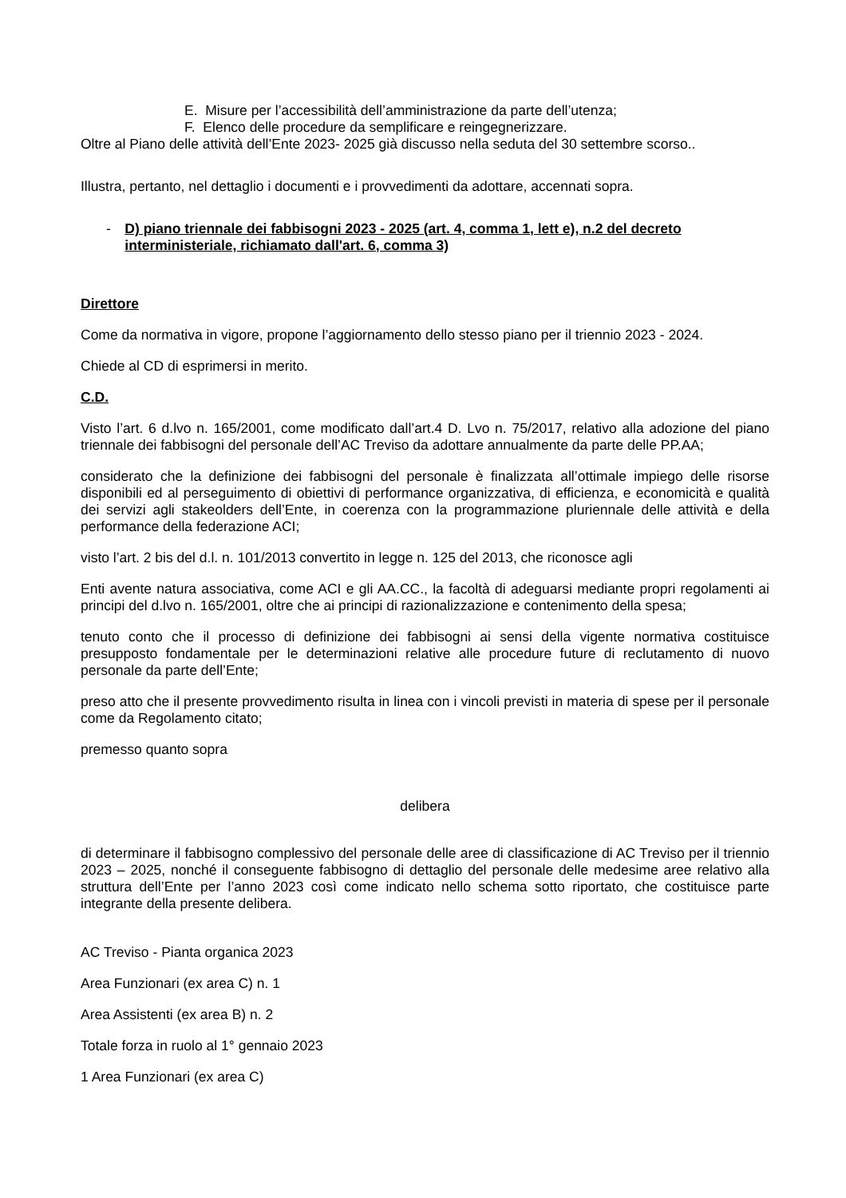E. Misure per l’accessibilità dell’amministrazione da parte dell’utenza;
F. Elenco delle procedure da semplificare e reingegnerizzare.
Oltre al Piano delle attività dell’Ente 2023- 2025 già discusso nella seduta del 30 settembre scorso..
Illustra, pertanto, nel dettaglio i documenti e i provvedimenti da adottare, accennati sopra.
- D) piano triennale dei fabbisogni 2023 - 2025 (art. 4, comma 1, lett e), n.2 del decreto interministeriale, richiamato dall'art. 6, comma 3)
Direttore
Come da normativa in vigore, propone l’aggiornamento dello stesso piano per il triennio 2023 - 2024.
Chiede al CD di esprimersi in merito.
C.D.
Visto l’art. 6 d.lvo n. 165/2001, come modificato dall’art.4 D. Lvo n. 75/2017, relativo alla adozione del piano triennale dei fabbisogni del personale dell’AC Treviso da adottare annualmente da parte delle PP.AA;
considerato che la definizione dei fabbisogni del personale è finalizzata all’ottimale impiego delle risorse disponibili ed al perseguimento di obiettivi di performance organizzativa, di efficienza, e economicità e qualità dei servizi agli stakeolders dell’Ente, in coerenza con la programmazione pluriennale delle attività e della performance della federazione ACI;
visto l’art. 2 bis del d.l. n. 101/2013 convertito in legge n. 125 del 2013, che riconosce agli
Enti avente natura associativa, come ACI e gli AA.CC., la facoltà di adeguarsi mediante propri regolamenti ai principi del d.lvo n. 165/2001, oltre che ai principi di razionalizzazione e contenimento della spesa;
tenuto conto che il processo di definizione dei fabbisogni ai sensi della vigente normativa costituisce presupposto fondamentale per le determinazioni relative alle procedure future di reclutamento di nuovo personale da parte dell’Ente;
preso atto che il presente provvedimento risulta in linea con i vincoli previsti in materia di spese per il personale come da Regolamento citato;
premesso quanto sopra
delibera
di determinare il fabbisogno complessivo del personale delle aree di classificazione di AC Treviso per il triennio 2023 – 2025, nonché il conseguente fabbisogno di dettaglio del personale delle medesime aree relativo alla struttura dell’Ente per l’anno 2023 così come indicato nello schema sotto riportato, che costituisce parte integrante della presente delibera.
AC Treviso - Pianta organica 2023
Area Funzionari (ex area C) n. 1
Area Assistenti (ex area B) n. 2
Totale forza in ruolo al 1° gennaio 2023
1 Area Funzionari (ex area C)